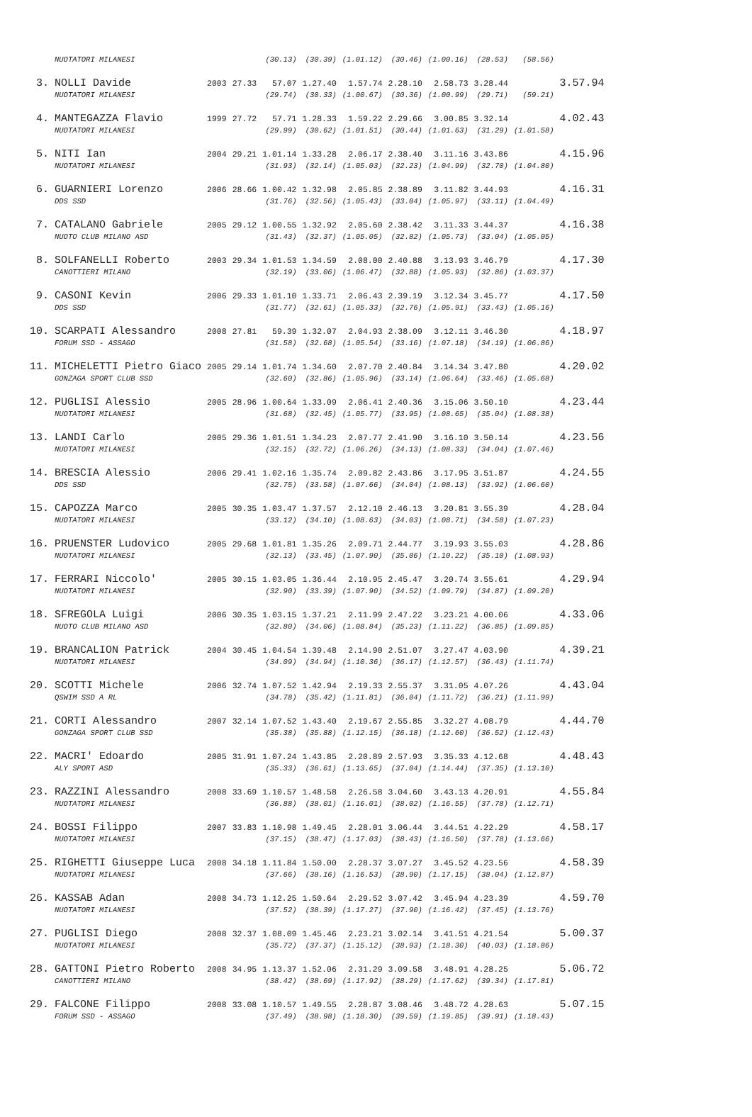| | NUOTATORI MILANESI | | | (30.13) | (30.39) | (1.01.12) | (30.46) | (1.00.16) | (28.53) | (58.56) | |
| 3. | NOLLI Davide | 2003 | 27.33 | 57.07 | 1.27.40 | 1.57.74 | 2.28.10 | 2.58.73 | 3.28.44 | | 3.57.94 |
| | NUOTATORI MILANESI | | | (29.74) | (30.33) | (1.00.67) | (30.36) | (1.00.99) | (29.71) | (59.21) | |
| 4. | MANTEGAZZA Flavio | 1999 | 27.72 | 57.71 | 1.28.33 | 1.59.22 | 2.29.66 | 3.00.85 | 3.32.14 | | 4.02.43 |
| | NUOTATORI MILANESI | | | (29.99) | (30.62) | (1.01.51) | (30.44) | (1.01.63) | (31.29) | (1.01.58) | |
| 5. | NITI Ian | 2004 | 29.21 | 1.01.14 | 1.33.28 | 2.06.17 | 2.38.40 | 3.11.16 | 3.43.86 | | 4.15.96 |
| | NUOTATORI MILANESI | | | (31.93) | (32.14) | (1.05.03) | (32.23) | (1.04.99) | (32.70) | (1.04.80) | |
| 6. | GUARNIERI Lorenzo | 2006 | 28.66 | 1.00.42 | 1.32.98 | 2.05.85 | 2.38.89 | 3.11.82 | 3.44.93 | | 4.16.31 |
| | DDS SSD | | | (31.76) | (32.56) | (1.05.43) | (33.04) | (1.05.97) | (33.11) | (1.04.49) | |
| 7. | CATALANO Gabriele | 2005 | 29.12 | 1.00.55 | 1.32.92 | 2.05.60 | 2.38.42 | 3.11.33 | 3.44.37 | | 4.16.38 |
| | NUOTO CLUB MILANO ASD | | | (31.43) | (32.37) | (1.05.05) | (32.82) | (1.05.73) | (33.04) | (1.05.05) | |
| 8. | SOLFANELLI Roberto | 2003 | 29.34 | 1.01.53 | 1.34.59 | 2.08.00 | 2.40.88 | 3.13.93 | 3.46.79 | | 4.17.30 |
| | CANOTTIERI MILANO | | | (32.19) | (33.06) | (1.06.47) | (32.88) | (1.05.93) | (32.86) | (1.03.37) | |
| 9. | CASONI Kevin | 2006 | 29.33 | 1.01.10 | 1.33.71 | 2.06.43 | 2.39.19 | 3.12.34 | 3.45.77 | | 4.17.50 |
| | DDS SSD | | | (31.77) | (32.61) | (1.05.33) | (32.76) | (1.05.91) | (33.43) | (1.05.16) | |
| 10. | SCARPATI Alessandro | 2008 | 27.81 | 59.39 | 1.32.07 | 2.04.93 | 2.38.09 | 3.12.11 | 3.46.30 | | 4.18.97 |
| | FORUM SSD - ASSAGO | | | (31.58) | (32.68) | (1.05.54) | (33.16) | (1.07.18) | (34.19) | (1.06.86) | |
| 11. | MICHELETTI Pietro Giaco | 2005 | 29.14 | 1.01.74 | 1.34.60 | 2.07.70 | 2.40.84 | 3.14.34 | 3.47.80 | | 4.20.02 |
| | GONZAGA SPORT CLUB SSD | | | (32.60) | (32.86) | (1.05.96) | (33.14) | (1.06.64) | (33.46) | (1.05.68) | |
| 12. | PUGLISI Alessio | 2005 | 28.96 | 1.00.64 | 1.33.09 | 2.06.41 | 2.40.36 | 3.15.06 | 3.50.10 | | 4.23.44 |
| | NUOTATORI MILANESI | | | (31.68) | (32.45) | (1.05.77) | (33.95) | (1.08.65) | (35.04) | (1.08.38) | |
| 13. | LANDI Carlo | 2005 | 29.36 | 1.01.51 | 1.34.23 | 2.07.77 | 2.41.90 | 3.16.10 | 3.50.14 | | 4.23.56 |
| | NUOTATORI MILANESI | | | (32.15) | (32.72) | (1.06.26) | (34.13) | (1.08.33) | (34.04) | (1.07.46) | |
| 14. | BRESCIA Alessio | 2006 | 29.41 | 1.02.16 | 1.35.74 | 2.09.82 | 2.43.86 | 3.17.95 | 3.51.87 | | 4.24.55 |
| | DDS SSD | | | (32.75) | (33.58) | (1.07.66) | (34.04) | (1.08.13) | (33.92) | (1.06.60) | |
| 15. | CAPOZZA Marco | 2005 | 30.35 | 1.03.47 | 1.37.57 | 2.12.10 | 2.46.13 | 3.20.81 | 3.55.39 | | 4.28.04 |
| | NUOTATORI MILANESI | | | (33.12) | (34.10) | (1.08.63) | (34.03) | (1.08.71) | (34.58) | (1.07.23) | |
| 16. | PRUENSTER Ludovico | 2005 | 29.68 | 1.01.81 | 1.35.26 | 2.09.71 | 2.44.77 | 3.19.93 | 3.55.03 | | 4.28.86 |
| | NUOTATORI MILANESI | | | (32.13) | (33.45) | (1.07.90) | (35.06) | (1.10.22) | (35.10) | (1.08.93) | |
| 17. | FERRARI Niccolo' | 2005 | 30.15 | 1.03.05 | 1.36.44 | 2.10.95 | 2.45.47 | 3.20.74 | 3.55.61 | | 4.29.94 |
| | NUOTATORI MILANESI | | | (32.90) | (33.39) | (1.07.90) | (34.52) | (1.09.79) | (34.87) | (1.09.20) | |
| 18. | SFREGOLA Luigi | 2006 | 30.35 | 1.03.15 | 1.37.21 | 2.11.99 | 2.47.22 | 3.23.21 | 4.00.06 | | 4.33.06 |
| | NUOTO CLUB MILANO ASD | | | (32.80) | (34.06) | (1.08.84) | (35.23) | (1.11.22) | (36.85) | (1.09.85) | |
| 19. | BRANCALION Patrick | 2004 | 30.45 | 1.04.54 | 1.39.48 | 2.14.90 | 2.51.07 | 3.27.47 | 4.03.90 | | 4.39.21 |
| | NUOTATORI MILANESI | | | (34.09) | (34.94) | (1.10.36) | (36.17) | (1.12.57) | (36.43) | (1.11.74) | |
| 20. | SCOTTI Michele | 2006 | 32.74 | 1.07.52 | 1.42.94 | 2.19.33 | 2.55.37 | 3.31.05 | 4.07.26 | | 4.43.04 |
| | QSWIM SSD A RL | | | (34.78) | (35.42) | (1.11.81) | (36.04) | (1.11.72) | (36.21) | (1.11.99) | |
| 21. | CORTI Alessandro | 2007 | 32.14 | 1.07.52 | 1.43.40 | 2.19.67 | 2.55.85 | 3.32.27 | 4.08.79 | | 4.44.70 |
| | GONZAGA SPORT CLUB SSD | | | (35.38) | (35.88) | (1.12.15) | (36.18) | (1.12.60) | (36.52) | (1.12.43) | |
| 22. | MACRI' Edoardo | 2005 | 31.91 | 1.07.24 | 1.43.85 | 2.20.89 | 2.57.93 | 3.35.33 | 4.12.68 | | 4.48.43 |
| | ALY SPORT ASD | | | (35.33) | (36.61) | (1.13.65) | (37.04) | (1.14.44) | (37.35) | (1.13.10) | |
| 23. | RAZZINI Alessandro | 2008 | 33.69 | 1.10.57 | 1.48.58 | 2.26.58 | 3.04.60 | 3.43.13 | 4.20.91 | | 4.55.84 |
| | NUOTATORI MILANESI | | | (36.88) | (38.01) | (1.16.01) | (38.02) | (1.16.55) | (37.78) | (1.12.71) | |
| 24. | BOSSI Filippo | 2007 | 33.83 | 1.10.98 | 1.49.45 | 2.28.01 | 3.06.44 | 3.44.51 | 4.22.29 | | 4.58.17 |
| | NUOTATORI MILANESI | | | (37.15) | (38.47) | (1.17.03) | (38.43) | (1.16.50) | (37.78) | (1.13.66) | |
| 25. | RIGHETTI Giuseppe Luca | 2008 | 34.18 | 1.11.84 | 1.50.00 | 2.28.37 | 3.07.27 | 3.45.52 | 4.23.56 | | 4.58.39 |
| | NUOTATORI MILANESI | | | (37.66) | (38.16) | (1.16.53) | (38.90) | (1.17.15) | (38.04) | (1.12.87) | |
| 26. | KASSAB Adan | 2008 | 34.73 | 1.12.25 | 1.50.64 | 2.29.52 | 3.07.42 | 3.45.94 | 4.23.39 | | 4.59.70 |
| | NUOTATORI MILANESI | | | (37.52) | (38.39) | (1.17.27) | (37.90) | (1.16.42) | (37.45) | (1.13.76) | |
| 27. | PUGLISI Diego | 2008 | 32.37 | 1.08.09 | 1.45.46 | 2.23.21 | 3.02.14 | 3.41.51 | 4.21.54 | | 5.00.37 |
| | NUOTATORI MILANESI | | | (35.72) | (37.37) | (1.15.12) | (38.93) | (1.18.30) | (40.03) | (1.18.86) | |
| 28. | GATTONI Pietro Roberto | 2008 | 34.95 | 1.13.37 | 1.52.06 | 2.31.29 | 3.09.58 | 3.48.91 | 4.28.25 | | 5.06.72 |
| | CANOTTIERI MILANO | | | (38.42) | (38.69) | (1.17.92) | (38.29) | (1.17.62) | (39.34) | (1.17.81) | |
| 29. | FALCONE Filippo | 2008 | 33.08 | 1.10.57 | 1.49.55 | 2.28.87 | 3.08.46 | 3.48.72 | 4.28.63 | | 5.07.15 |
| | FORUM SSD - ASSAGO | | | (37.49) | (38.98) | (1.18.30) | (39.59) | (1.19.85) | (39.91) | (1.18.43) | |